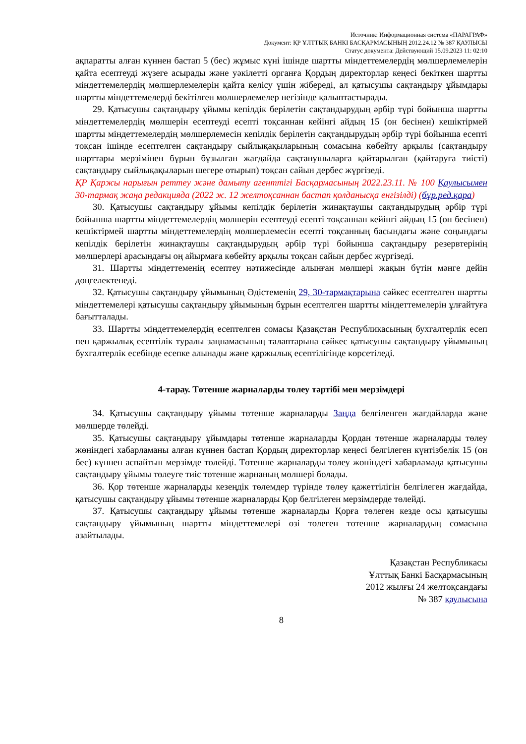Источник: Информационная система «ПАРАГРАФ»
Документ: ҚР ҰЛТТЫҚ БАНКІ БАСҚАРМАСЫНЫҢ 2012.24.12 № 387 ҚАУЛЫСЫ
Статус документа: Действующий 15.09.2023 11: 02:10
ақпаратты алған күннен бастап 5 (бес) жұмыс күні ішінде шартты міндеттемелердің мөлшерлемелерін қайта есептеуді жүзеге асырады және уәкілетті органға Қордың директорлар кеңесі бекіткен шартты міндеттемелердің мөлшерлемелерін қайта келісу үшін жібереді, ал қатысушы сақтандыру ұйымдары шартты міндеттемелерді бекітілген мөлшерлемелер негізінде қалыптастырады.
29. Қатысушы сақтандыру ұйымы кепілдік берілетін сақтандырудың әрбір түрі бойынша шартты міндеттемелердің мөлшерін есептеуді есепті тоқсаннан кейінгі айдың 15 (он бесінен) кешіктірмей шартты міндеттемелердің мөлшерлемесін кепілдік берілетін сақтандырудың әрбір түрі бойынша есепті тоқсан ішінде есептелген сақтандыру сыйлықақыларының сомасына көбейту арқылы (сақтандыру шарттары мерзімінен бұрын бұзылған жағдайда сақтанушыларға қайтарылған (қайтаруға тиісті) сақтандыру сыйлықақыларын шегере отырып) тоқсан сайын дербес жүргізеді.
ҚР Қаржы нарығын реттеу және дамыту агенттігі Басқармасының 2022.23.11. № 100 Қаулысымен 30-тармақ жаңа редакцияда (2022 ж. 12 желтоқсаннан бастап қолданысқа енгізілді) (бұр.ред.қара)
30. Қатысушы сақтандыру ұйымы кепілдік берілетін жинақтаушы сақтандырудың әрбір түрі бойынша шартты міндеттемелердің мөлшерін есептеуді есепті тоқсаннан кейінгі айдың 15 (он бесінен) кешіктірмей шартты міндеттемелердің мөлшерлемесін есепті тоқсанның басындағы және соңындағы кепілдік берілетін жинақтаушы сақтандырудың әрбір түрі бойынша сақтандыру резервтерінің мөлшерлері арасындағы оң айырмаға көбейту арқылы тоқсан сайын дербес жүргізеді.
31. Шартты міндеттеменің есептеу нәтижесінде алынған мөлшері жақын бүтін мәнге дейін дөңгелектенеді.
32. Қатысушы сақтандыру ұйымының Әдістеменің 29, 30-тармақтарына сәйкес есептелген шартты міндеттемелері қатысушы сақтандыру ұйымының бұрын есептелген шартты міндеттемелерін ұлғайтуға бағытталады.
33. Шартты міндеттемелердің есептелген сомасы Қазақстан Республикасының бухгалтерлік есеп пен қаржылық есептілік туралы заңнамасының талаптарына сәйкес қатысушы сақтандыру ұйымының бухгалтерлік есебінде есепке алынады және қаржылық есептілігінде көрсетіледі.
4-тарау. Төтенше жарналарды төлеу тәртібі мен мерзімдері
34. Қатысушы сақтандыру ұйымы төтенше жарналарды Заңда белгіленген жағдайларда және мөлшерде төлейді.
35. Қатысушы сақтандыру ұйымдары төтенше жарналарды Қордан төтенше жарналарды төлеу жөніндегі хабарламаны алған күннен бастап Қордың директорлар кеңесі белгілеген күнтізбелік 15 (он бес) күннен аспайтын мерзімде төлейді. Төтенше жарналарды төлеу жөніндегі хабарламада қатысушы сақтандыру ұйымы төлеуге тиіс төтенше жарнаның мөлшері болады.
36. Қор төтенше жарналарды кезеңдік төлемдер түрінде төлеу қажеттілігін белгілеген жағдайда, қатысушы сақтандыру ұйымы төтенше жарналарды Қор белгілеген мерзімдерде төлейді.
37. Қатысушы сақтандыру ұйымы төтенше жарналарды Қорға төлеген кезде осы қатысушы сақтандыру ұйымының шартты міндеттемелері өзі төлеген төтенше жарналардың сомасына азайтылады.
Қазақстан Республикасы
Ұлттық Банкі Басқармасының
2012 жылғы 24 желтоқсандағы
№ 387 қаулысына
8